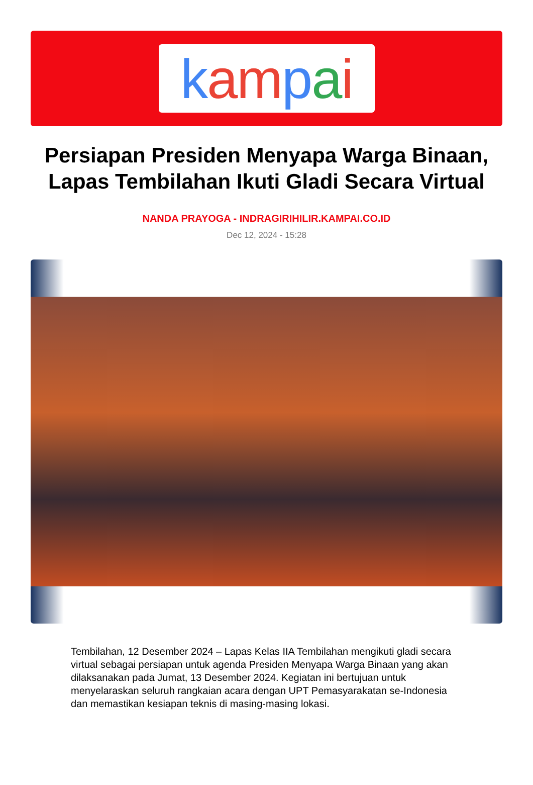kampai
Persiapan Presiden Menyapa Warga Binaan, Lapas Tembilahan Ikuti Gladi Secara Virtual
NANDA PRAYOGA - INDRAGIRIHILIR.KAMPAI.CO.ID
Dec 12, 2024 - 15:28
Tembilahan, 12 Desember 2024 – Lapas Kelas IIA Tembilahan mengikuti gladi secara virtual sebagai persiapan untuk agenda Presiden Menyapa Warga Binaan yang akan dilaksanakan pada Jumat, 13 Desember 2024. Kegiatan ini bertujuan untuk menyelaraskan seluruh rangkaian acara dengan UPT Pemasyarakatan se-Indonesia dan memastikan kesiapan teknis di masing-masing lokasi.